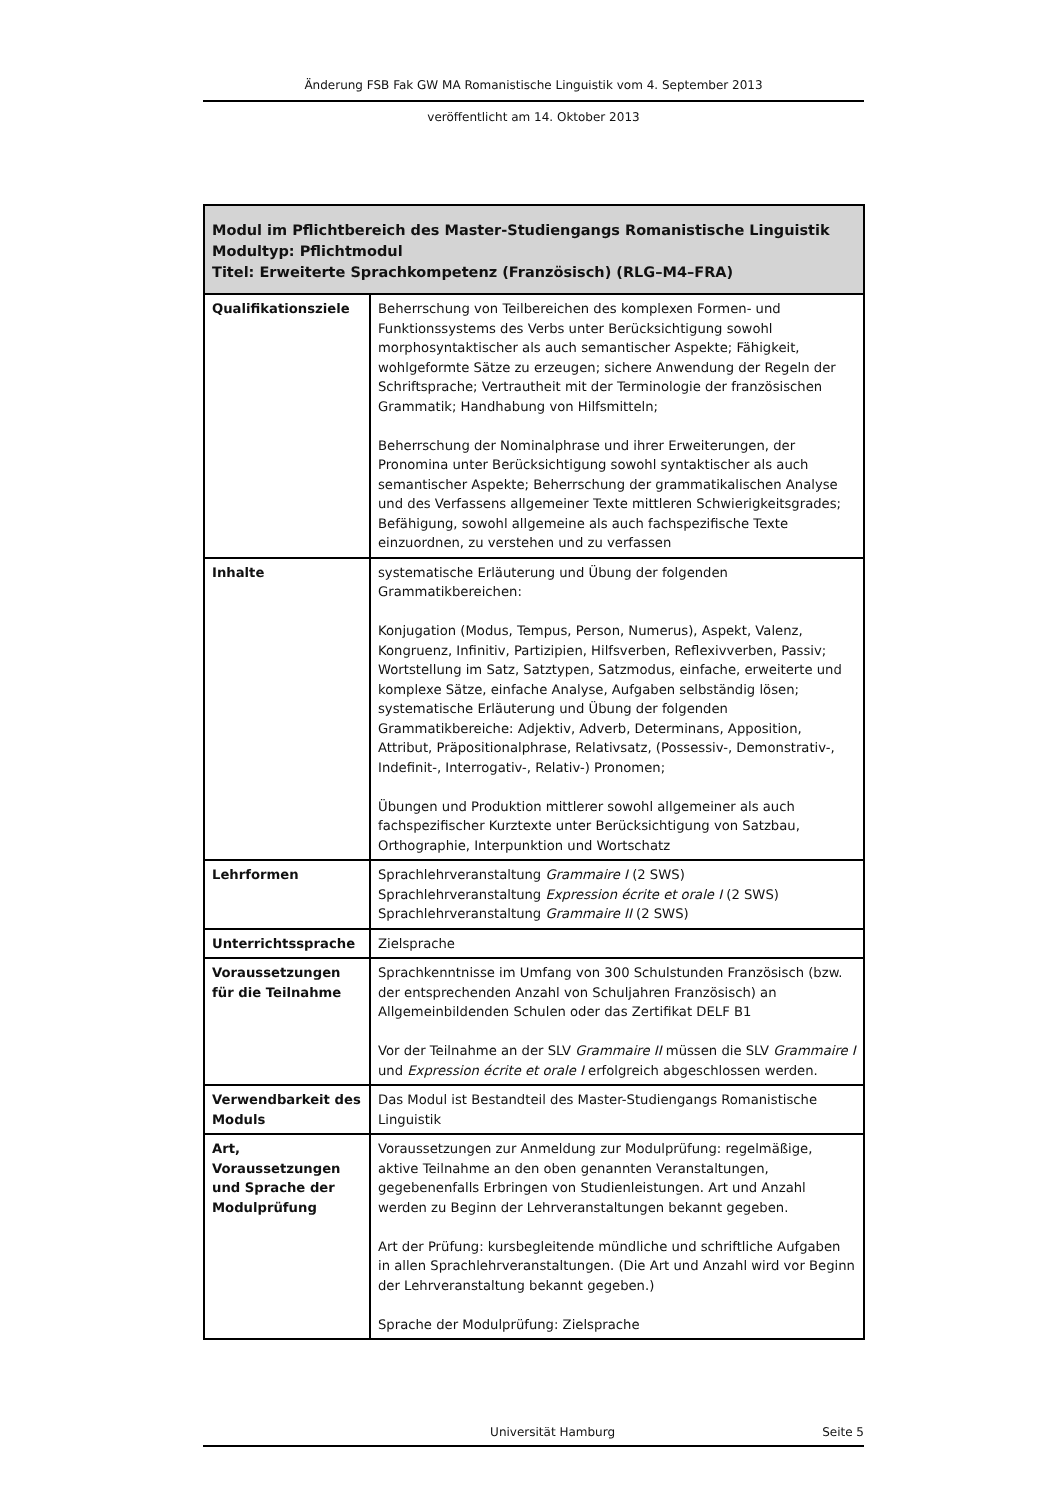Änderung FSB Fak GW MA Romanistische Linguistik vom 4. September 2013
veröffentlicht am 14. Oktober 2013
| Modul im Pflichtbereich des Master-Studiengangs Romanistische Linguistik Modultyp: Pflichtmodul Titel: Erweiterte Sprachkompetenz (Französisch) (RLG–M4–FRA) | |
| --- | --- |
| Qualifikationsziele | Beherrschung von Teilbereichen des komplexen Formen- und Funktionssystems des Verbs unter Berücksichtigung sowohl morphosyntaktischer als auch semantischer Aspekte; Fähigkeit, wohlgeformte Sätze zu erzeugen; sichere Anwendung der Regeln der Schriftsprache; Vertrautheit mit der Terminologie der französischen Grammatik; Handhabung von Hilfsmitteln; Beherrschung der Nominalphrase und ihrer Erweiterungen, der Pronomina unter Berücksichtigung sowohl syntaktischer als auch semantischer Aspekte; Beherrschung der grammatikalischen Analyse und des Verfassens allgemeiner Texte mittleren Schwierigkeitsgrades; Befähigung, sowohl allgemeine als auch fachspezifische Texte einzuordnen, zu verstehen und zu verfassen |
| Inhalte | systematische Erläuterung und Übung der folgenden Grammatikbereichen: Konjugation (Modus, Tempus, Person, Numerus), Aspekt, Valenz, Kongruenz, Infinitiv, Partizipien, Hilfsverben, Reflexivverben, Passiv; Wortstellung im Satz, Satztypen, Satzmodus, einfache, erweiterte und komplexe Sätze, einfache Analyse, Aufgaben selbständig lösen; systematische Erläuterung und Übung der folgenden Grammatikbereiche: Adjektiv, Adverb, Determinans, Apposition, Attribut, Präpositionalphrase, Relativsatz, (Possessiv-, Demonstrativ-, Indefinit-, Interrogativ-, Relativ-) Pronomen; Übungen und Produktion mittlerer sowohl allgemeiner als auch fachspezifischer Kurztexte unter Berücksichtigung von Satzbau, Orthographie, Interpunktion und Wortschatz |
| Lehrformen | Sprachlehrveranstaltung Grammaire I (2 SWS) Sprachlehrveranstaltung Expression écrite et orale I (2 SWS) Sprachlehrveranstaltung Grammaire II (2 SWS) |
| Unterrichtssprache | Zielsprache |
| Voraussetzungen für die Teilnahme | Sprachkenntnisse im Umfang von 300 Schulstunden Französisch (bzw. der entsprechenden Anzahl von Schuljahren Französisch) an Allgemeinbildenden Schulen oder das Zertifikat DELF B1 Vor der Teilnahme an der SLV Grammaire II müssen die SLV Grammaire I und Expression écrite et orale I erfolgreich abgeschlossen werden. |
| Verwendbarkeit des Moduls | Das Modul ist Bestandteil des Master-Studiengangs Romanistische Linguistik |
| Art, Voraussetzungen und Sprache der Modulprüfung | Voraussetzungen zur Anmeldung zur Modulprüfung: regelmäßige, aktive Teilnahme an den oben genannten Veranstaltungen, gegebenenfalls Erbringen von Studienleistungen. Art und Anzahl werden zu Beginn der Lehrveranstaltungen bekannt gegeben. Art der Prüfung: kursbegleitende mündliche und schriftliche Aufgaben in allen Sprachlehrveranstaltungen. (Die Art und Anzahl wird vor Beginn der Lehrveranstaltung bekannt gegeben.) Sprache der Modulprüfung: Zielsprache |
Universität Hamburg Seite 5